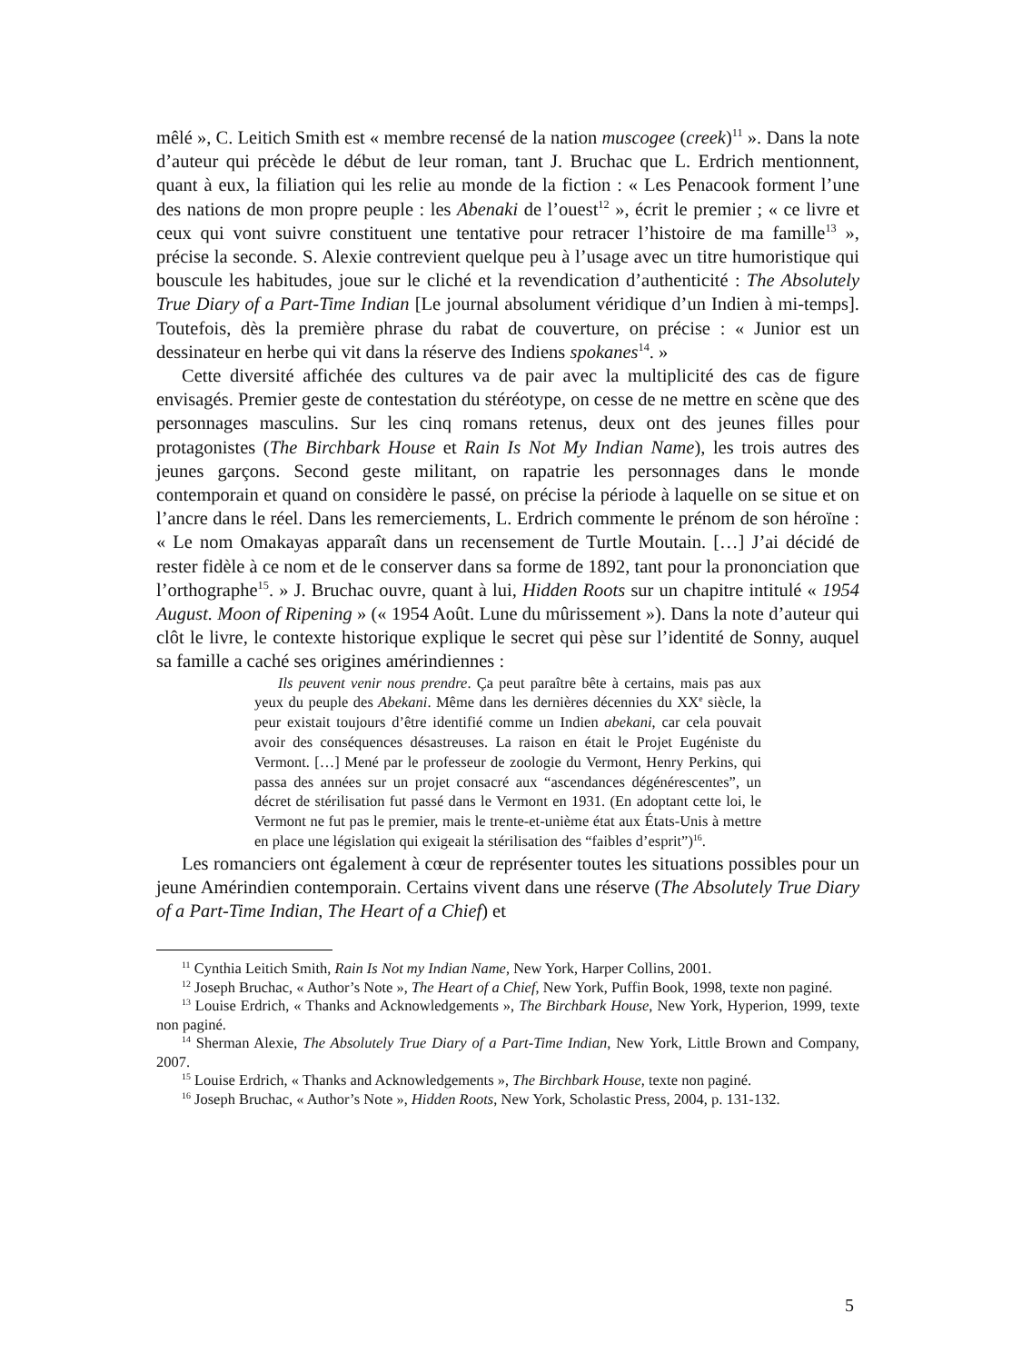mêlé », C. Leitich Smith est « membre recensé de la nation muscogee (creek)<sup>11</sup> ». Dans la note d’auteur qui précède le début de leur roman, tant J. Bruchac que L. Erdrich mentionnent, quant à eux, la filiation qui les relie au monde de la fiction : « Les Penacook forment l’une des nations de mon propre peuple : les Abenaki de l’ouest<sup>12</sup> », écrit le premier ; « ce livre et ceux qui vont suivre constituent une tentative pour retracer l’histoire de ma famille<sup>13</sup> », précise la seconde. S. Alexie contrevient quelque peu à l’usage avec un titre humoristique qui bouscule les habitudes, joue sur le cliché et la revendication d’authenticité : The Absolutely True Diary of a Part-Time Indian [Le journal absolument véridique d’un Indien à mi-temps]. Toutefois, dès la première phrase du rabat de couverture, on précise : « Junior est un dessinateur en herbe qui vit dans la réserve des Indiens spokanes<sup>14</sup>. »
Cette diversité affichée des cultures va de pair avec la multiplicité des cas de figure envisagés. Premier geste de contestation du stéréotype, on cesse de ne mettre en scène que des personnages masculins. Sur les cinq romans retenus, deux ont des jeunes filles pour protagonistes (The Birchbark House et Rain Is Not My Indian Name), les trois autres des jeunes garçons. Second geste militant, on rapatrie les personnages dans le monde contemporain et quand on considère le passé, on précise la période à laquelle on se situe et on l’ancre dans le réel. Dans les remerciements, L. Erdrich commente le prénom de son héroïne : « Le nom Omakayas apparaît dans un recensement de Turtle Moutain. […] J’ai décidé de rester fidèle à ce nom et de le conserver dans sa forme de 1892, tant pour la prononciation que l’orthographe<sup>15</sup>. » J. Bruchac ouvre, quant à lui, Hidden Roots sur un chapitre intitulé « 1954 August. Moon of Ripening » (« 1954 Août. Lune du mûrissement »). Dans la note d’auteur qui clôt le livre, le contexte historique explique le secret qui pèse sur l’identité de Sonny, auquel sa famille a caché ses origines amérindiennes :
Ils peuvent venir nous prendre. Ça peut paraître bête à certains, mais pas aux yeux du peuple des Abekani. Même dans les dernières décennies du XX<sup>e</sup> siècle, la peur existait toujours d’être identifié comme un Indien abekani, car cela pouvait avoir des conséquences désastreuses. La raison en était le Projet Eugéniste du Vermont. […] Mené par le professeur de zoologie du Vermont, Henry Perkins, qui passa des années sur un projet consacré aux “ascendances dégénérescentes”, un décret de stérilisation fut passé dans le Vermont en 1931. (En adoptant cette loi, le Vermont ne fut pas le premier, mais le trente-et-unième état aux États-Unis à mettre en place une législation qui exigeait la stérilisation des “faibles d’esprit”)<sup>16</sup>.
Les romanciers ont également à cœur de représenter toutes les situations possibles pour un jeune Amérindien contemporain. Certains vivent dans une réserve (The Absolutely True Diary of a Part-Time Indian, The Heart of a Chief) et
<sup>11</sup> Cynthia Leitich Smith, Rain Is Not my Indian Name, New York, Harper Collins, 2001.
<sup>12</sup> Joseph Bruchac, « Author’s Note », The Heart of a Chief, New York, Puffin Book, 1998, texte non paginé.
<sup>13</sup> Louise Erdrich, « Thanks and Acknowledgements », The Birchbark House, New York, Hyperion, 1999, texte non paginé.
<sup>14</sup> Sherman Alexie, The Absolutely True Diary of a Part-Time Indian, New York, Little Brown and Company, 2007.
<sup>15</sup> Louise Erdrich, « Thanks and Acknowledgements », The Birchbark House, texte non paginé.
<sup>16</sup> Joseph Bruchac, « Author’s Note », Hidden Roots, New York, Scholastic Press, 2004, p. 131-132.
5